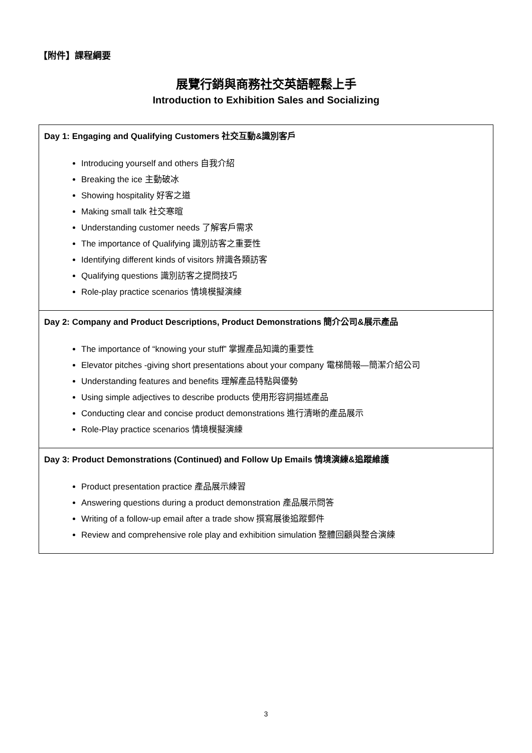【附件】課程綱要
展覽行銷與商務社交英語輕鬆上手
Introduction to Exhibition Sales and Socializing
| Day 1: Engaging and Qualifying Customers 社交互動&識別客戶 Introducing yourself and others 自我介紹 Breaking the ice 主動破冰 Showing hospitality 好客之道 Making small talk 社交寒暄 Understanding customer needs 了解客戶需求 The importance of Qualifying 識別訪客之重要性 Identifying different kinds of visitors 辨識各類訪客 Qualifying questions 識別訪客之提問技巧 Role-play practice scenarios 情境模擬演練 |
| Day 2: Company and Product Descriptions, Product Demonstrations 簡介公司&展示產品 The importance of “knowing your stuff” 掌握產品知識的重要性 Elevator pitches -giving short presentations about your company 電梯簡報—簡潔介紹公司 Understanding features and benefits 理解產品特點與優勢 Using simple adjectives to describe products 使用形容詞描述產品 Conducting clear and concise product demonstrations 進行清晰的產品展示 Role-Play practice scenarios 情境模擬演練 |
| Day 3: Product Demonstrations (Continued) and Follow Up Emails 情境演練&追蹤維護 Product presentation practice 產品展示練習 Answering questions during a product demonstration 產品展示問答 Writing of a follow-up email after a trade show 撰寫展後追蹤郵件 Review and comprehensive role play and exhibition simulation 整體回顧與整合演練 |
3